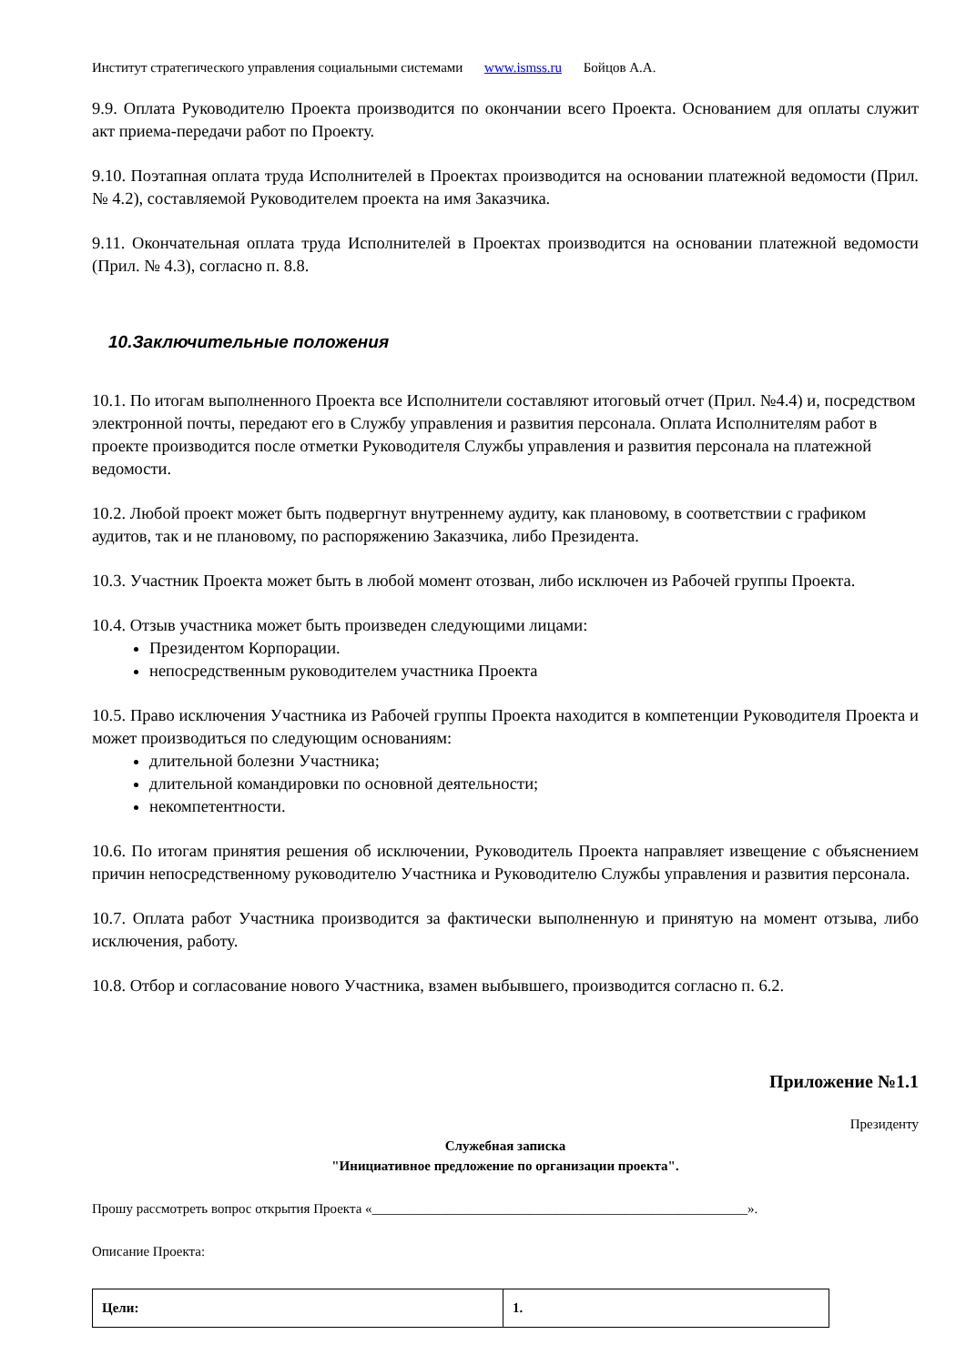Институт стратегического управления социальными системами www.ismss.ru Бойцов А.А.
9.9. Оплата Руководителю Проекта производится по окончании всего Проекта. Основанием для оплаты служит акт приема-передачи работ по Проекту.
9.10. Поэтапная оплата труда Исполнителей в Проектах производится на основании платежной ведомости (Прил. № 4.2), составляемой Руководителем проекта на имя Заказчика.
9.11. Окончательная оплата труда Исполнителей в Проектах производится на основании платежной ведомости (Прил. № 4.3), согласно п. 8.8.
10.Заключительные положения
10.1. По итогам выполненного Проекта все Исполнители составляют итоговый отчет (Прил. №4.4) и, посредством электронной почты, передают его в Службу управления и развития персонала. Оплата Исполнителям работ в проекте производится после отметки Руководителя Службы управления и развития персонала на платежной ведомости.
10.2. Любой проект может быть подвергнут внутреннему аудиту, как плановому, в соответствии с графиком аудитов, так и не плановому, по распоряжению Заказчика, либо Президента.
10.3. Участник Проекта может быть в любой момент отозван, либо исключен из Рабочей группы Проекта.
10.4. Отзыв участника может быть произведен следующими лицами:
Президентом Корпорации.
непосредственным руководителем участника Проекта
10.5. Право исключения Участника из Рабочей группы Проекта находится в компетенции Руководителя Проекта и может производиться по следующим основаниям:
длительной болезни Участника;
длительной командировки по основной деятельности;
некомпетентности.
10.6. По итогам принятия решения об исключении, Руководитель Проекта направляет извещение с объяснением причин непосредственному руководителю Участника и Руководителю Службы управления и развития персонала.
10.7. Оплата работ Участника производится за фактически выполненную и принятую на момент отзыва, либо исключения, работу.
10.8. Отбор и согласование нового Участника, взамен выбывшего, производится согласно п. 6.2.
Приложение №1.1
Президенту
Служебная записка
"Инициативное предложение по организации проекта".
Прошу рассмотреть вопрос открытия Проекта «_______________________________________________________».
Описание Проекта:
| Цели: | 1. |